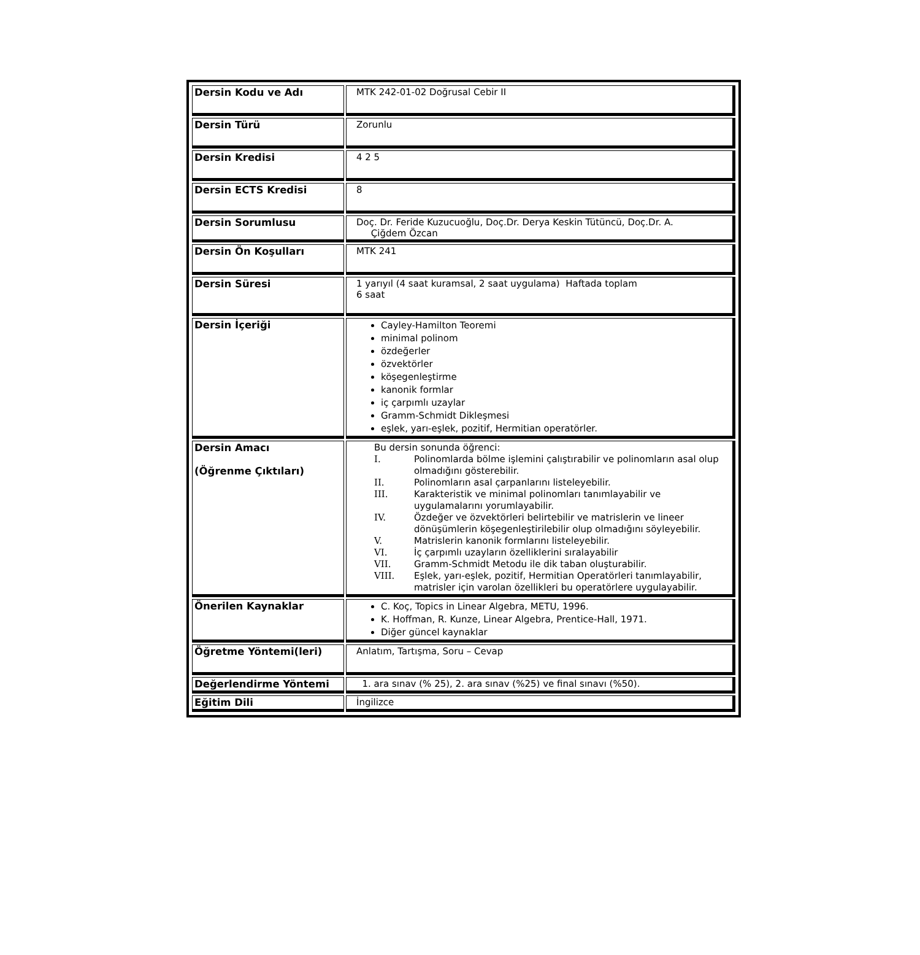| Dersin Kodu ve Adı | MTK 242-01-02 Doğrusal Cebir II |
| Dersin Türü | Zorunlu |
| Dersin Kredisi | 4 2 5 |
| Dersin ECTS Kredisi | 8 |
| Dersin Sorumlusu | Doç. Dr. Feride Kuzucuoğlu, Doç.Dr. Derya Keskin Tütüncü, Doç.Dr. A. Çiğdem Özcan |
| Dersin Ön Koşulları | MTK 241 |
| Dersin Süresi | 1 yarıyıl (4 saat kuramsal, 2 saat uygulama) Haftada toplam 6 saat |
| Dersin İçeriği | Cayley-Hamilton Teoremi minimal polinom özdeğerler özvektörler köşegenleştirme kanonik formlar iç çarpımlı uzaylar Gramm-Schmidt Dikleşmesi eşlek, yarı-eşlek, pozitif, Hermitian operatörler. |
| Dersin Amacı (Öğrenme Çıktıları) | Bu dersin sonunda öğrenci: I. Polinomlarda bölme işlemini çalıştırabilir ve polinomların asal olup olmadığını gösterebilir. II. Polinomların asal çarpanlarını listeleyebilir. III. Karakteristik ve minimal polinomları tanımlayabilir ve uygulamalarını yorumlayabilir. IV. Özdeğer ve özvektörleri belirtebilir ve matrislerin ve lineer dönüşümlerin köşegenleştirilebilir olup olmadığını söyleyebilir. V. Matrislerin kanonik formlarını listeleyebilir. VI. İç çarpımlı uzayların özelliklerini sıralayabilir VII. Gramm-Schmidt Metodu ile dik taban oluşturabilir. VIII. Eşlek, yarı-eşlek, pozitif, Hermitian Operatörleri tanımlayabilir, matrisler için varolan özellikleri bu operatörlere uygulayabilir. |
| Önerilen Kaynaklar | C. Koç, Topics in Linear Algebra, METU, 1996. K. Hoffman, R. Kunze, Linear Algebra, Prentice-Hall, 1971. Diğer güncel kaynaklar |
| Öğretme Yöntemi(leri) | Anlatım, Tartışma, Soru – Cevap |
| Değerlendirme Yöntemi | 1. ara sınav (% 25), 2. ara sınav (%25) ve final sınavı (%50). |
| Eğitim Dili | İngilizce |